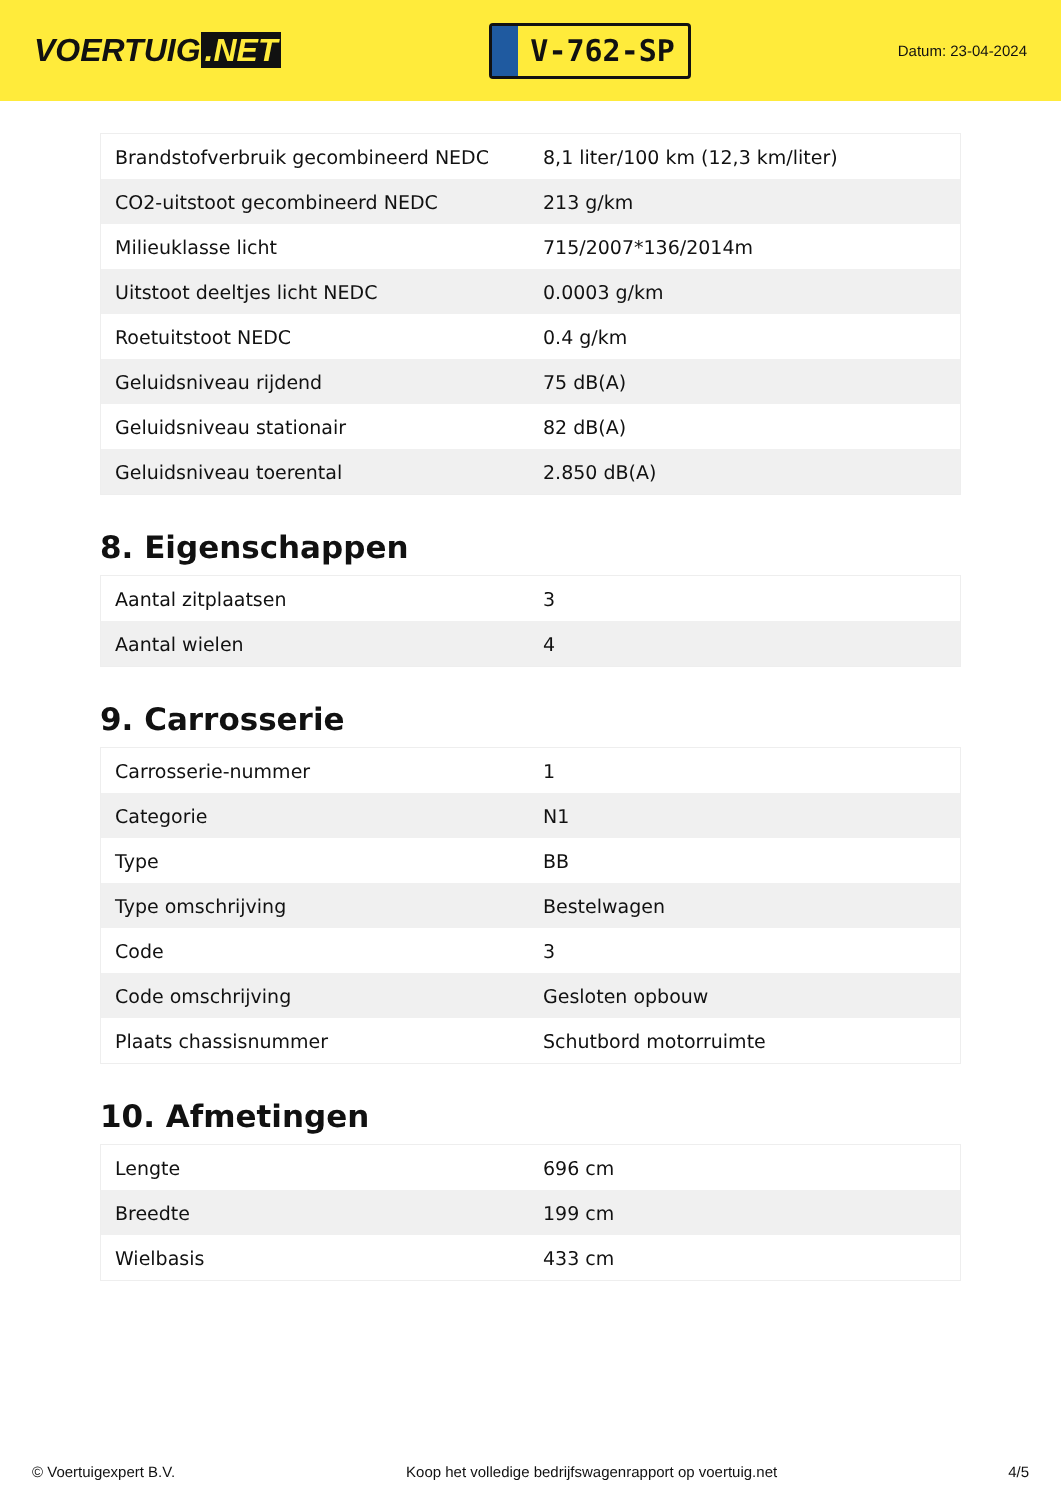VOERTUIG.NET
V-762-SP
Datum: 23-04-2024
| Brandstofverbruik gecombineerd NEDC | 8,1 liter/100 km (12,3 km/liter) |
| CO2-uitstoot gecombineerd NEDC | 213 g/km |
| Milieuklasse licht | 715/2007*136/2014m |
| Uitstoot deeltjes licht NEDC | 0.0003 g/km |
| Roetuitstoot NEDC | 0.4 g/km |
| Geluidsniveau rijdend | 75 dB(A) |
| Geluidsniveau stationair | 82 dB(A) |
| Geluidsniveau toerental | 2.850 dB(A) |
8. Eigenschappen
| Aantal zitplaatsen | 3 |
| Aantal wielen | 4 |
9. Carrosserie
| Carrosserie-nummer | 1 |
| Categorie | N1 |
| Type | BB |
| Type omschrijving | Bestelwagen |
| Code | 3 |
| Code omschrijving | Gesloten opbouw |
| Plaats chassisnummer | Schutbord motorruimte |
10. Afmetingen
| Lengte | 696 cm |
| Breedte | 199 cm |
| Wielbasis | 433 cm |
© Voertuigexpert B.V. Koop het volledige bedrijfswagenrapport op voertuig.net 4/5